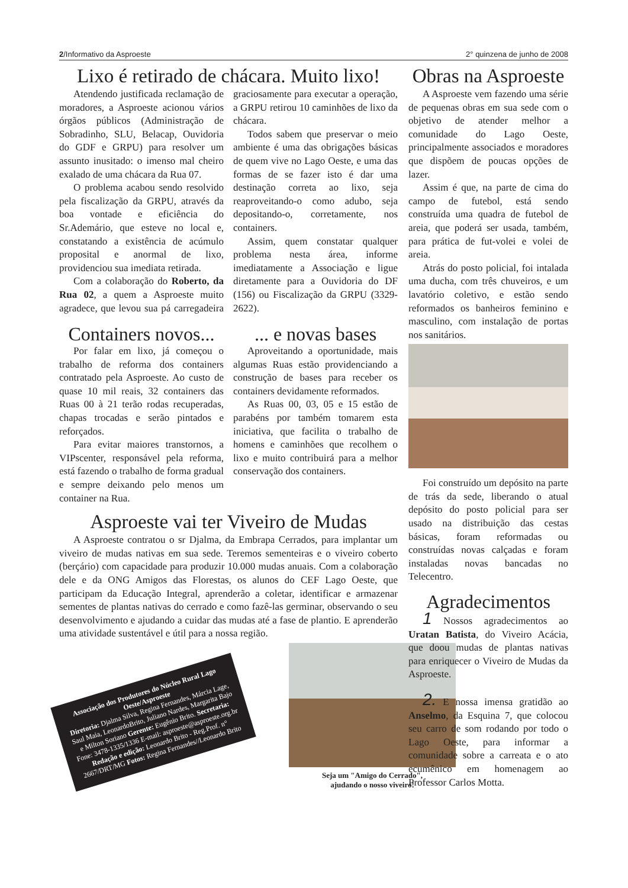2/Informativo da Asproeste 2° quinzena de junho de 2008
Lixo é retirado de chácara. Muito lixo!
Atendendo justificada reclamação de moradores, a Asproeste acionou vários órgãos públicos (Administração de Sobradinho, SLU, Belacap, Ouvidoria do GDF e GRPU) para resolver um assunto inusitado: o imenso mal cheiro exalado de uma chácara da Rua 07.
O problema acabou sendo resolvido pela fiscalização da GRPU, através da boa vontade e eficiência do Sr.Ademário, que esteve no local e, constatando a existência de acúmulo proposital e anormal de lixo, providenciou sua imediata retirada.
Com a colaboração do Roberto, da Rua 02, a quem a Asproeste muito agradece, que levou sua pá carregadeira graciosamente para executar a operação, a GRPU retirou 10 caminhões de lixo da chácara.
Todos sabem que preservar o meio ambiente é uma das obrigações básicas de quem vive no Lago Oeste, e uma das formas de se fazer isto é dar uma destinação correta ao lixo, seja reaproveitando-o como adubo, seja depositando-o, corretamente, nos containers.
Assim, quem constatar qualquer problema nesta área, informe imediatamente a Associação e ligue diretamente para a Ouvidoria do DF (156) ou Fiscalização da GRPU (3329-2622).
Containers novos...
Por falar em lixo, já começou o trabalho de reforma dos containers contratado pela Asproeste. Ao custo de quase 10 mil reais, 32 containers das Ruas 00 à 21 terão rodas recuperadas, chapas trocadas e serão pintados e reforçados.
Para evitar maiores transtornos, a VIPscenter, responsável pela reforma, está fazendo o trabalho de forma gradual e sempre deixando pelo menos um container na Rua.
... e novas bases
Aproveitando a oportunidade, mais algumas Ruas estão providenciando a construção de bases para receber os containers devidamente reformados.
As Ruas 00, 03, 05 e 15 estão de parabéns por também tomarem esta iniciativa, que facilita o trabalho de homens e caminhões que recolhem o lixo e muito contribuirá para a melhor conservação dos containers.
Asproeste vai ter Viveiro de Mudas
A Asproeste contratou o sr Djalma, da Embrapa Cerrados, para implantar um viveiro de mudas nativas em sua sede. Teremos sementeiras e o viveiro coberto (berçário) com capacidade para produzir 10.000 mudas anuais. Com a colaboração dele e da ONG Amigos das Florestas, os alunos do CEF Lago Oeste, que participam da Educação Integral, aprenderão a coletar, identificar e armazenar sementes de plantas nativas do cerrado e como fazê-las germinar, observando o seu desenvolvimento e ajudando a cuidar das mudas até a fase de plantio. E aprenderão uma atividade sustentável e útil para a nossa região.
Associação dos Produtores do Núcleo Rural Lago Oeste/Asproeste
Diretoria: Djalma Silva, Regina Fernandes, Márcia Lage, Saul Maia, LeonardoBrito, Juliano Nardes, Margarita Bajo e Milton Soriano Gerente: Eugênio Brito. Secretaria: Fone: 3478-1335/1336 E-mail: asproeste@asproeste.org.br Redação e edição: Leonardo Brito - Reg.Prof. n° 2667/DRT/MG Fotos: Regina Fernandes//Leonardo Brito
Seja um "Amigo do Cerrado",
ajudando o nosso viveiro!
Obras na Asproeste
A Asproeste vem fazendo uma série de pequenas obras em sua sede com o objetivo de atender melhor a comunidade do Lago Oeste, principalmente associados e moradores que dispõem de poucas opções de lazer.
Assim é que, na parte de cima do campo de futebol, está sendo construída uma quadra de futebol de areia, que poderá ser usada, também, para prática de fut-volei e volei de areia.
Atrás do posto policial, foi intalada uma ducha, com três chuveiros, e um lavatório coletivo, e estão sendo reformados os banheiros feminino e masculino, com instalação de portas nos sanitários.
Foi construído um depósito na parte de trás da sede, liberando o atual depósito do posto policial para ser usado na distribuição das cestas básicas, foram reformadas ou construídas novas calçadas e foram instaladas novas bancadas no Telecentro.
Agradecimentos
1 Nossos agradecimentos ao Uratan Batista, do Viveiro Acácia, que doou mudas de plantas nativas para enriquecer o Viveiro de Mudas da Asproeste.
2. E nossa imensa gratidão ao Anselmo, da Esquina 7, que colocou seu carro de som rodando por todo o Lago Oeste, para informar a comunidade sobre a carreata e o ato ecumênico em homenagem ao Professor Carlos Motta.